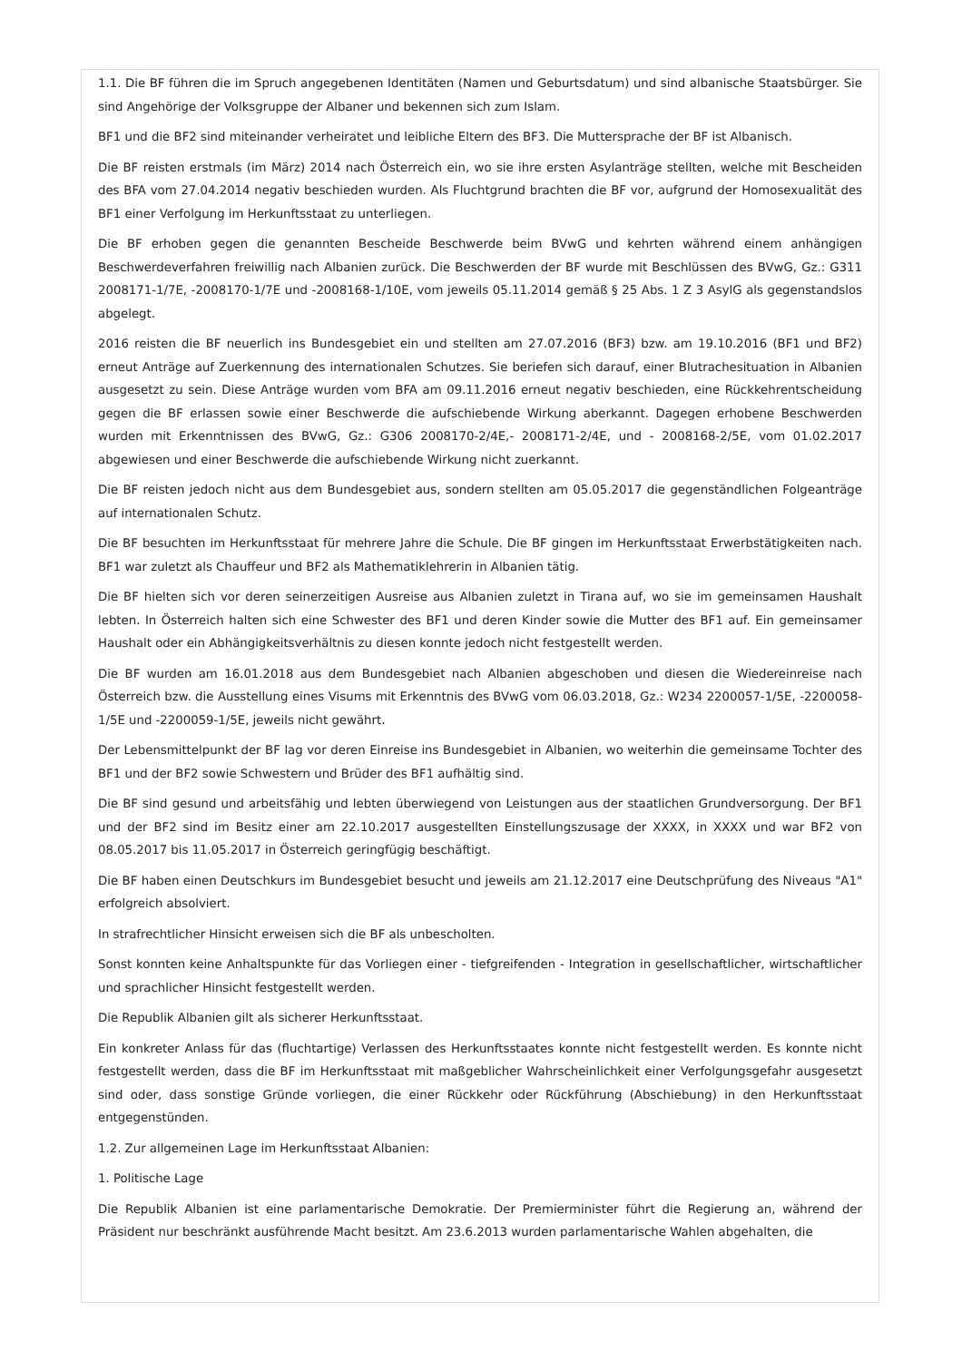1.1. Die BF führen die im Spruch angegebenen Identitäten (Namen und Geburtsdatum) und sind albanische Staatsbürger. Sie sind Angehörige der Volksgruppe der Albaner und bekennen sich zum Islam.
BF1 und die BF2 sind miteinander verheiratet und leibliche Eltern des BF3. Die Muttersprache der BF ist Albanisch.
Die BF reisten erstmals (im März) 2014 nach Österreich ein, wo sie ihre ersten Asylanträge stellten, welche mit Bescheiden des BFA vom 27.04.2014 negativ beschieden wurden. Als Fluchtgrund brachten die BF vor, aufgrund der Homosexualität des BF1 einer Verfolgung im Herkunftsstaat zu unterliegen.
Die BF erhoben gegen die genannten Bescheide Beschwerde beim BVwG und kehrten während einem anhängigen Beschwerdeverfahren freiwillig nach Albanien zurück. Die Beschwerden der BF wurde mit Beschlüssen des BVwG, Gz.: G311 2008171-1/7E, -2008170-1/7E und -2008168-1/10E, vom jeweils 05.11.2014 gemäß § 25 Abs. 1 Z 3 AsylG als gegenstandslos abgelegt.
2016 reisten die BF neuerlich ins Bundesgebiet ein und stellten am 27.07.2016 (BF3) bzw. am 19.10.2016 (BF1 und BF2) erneut Anträge auf Zuerkennung des internationalen Schutzes. Sie beriefen sich darauf, einer Blutrachesituation in Albanien ausgesetzt zu sein. Diese Anträge wurden vom BFA am 09.11.2016 erneut negativ beschieden, eine Rückkehrentscheidung gegen die BF erlassen sowie einer Beschwerde die aufschiebende Wirkung aberkannt. Dagegen erhobene Beschwerden wurden mit Erkenntnissen des BVwG, Gz.: G306 2008170-2/4E,- 2008171-2/4E, und - 2008168-2/5E, vom 01.02.2017 abgewiesen und einer Beschwerde die aufschiebende Wirkung nicht zuerkannt.
Die BF reisten jedoch nicht aus dem Bundesgebiet aus, sondern stellten am 05.05.2017 die gegenständlichen Folgeanträge auf internationalen Schutz.
Die BF besuchten im Herkunftsstaat für mehrere Jahre die Schule. Die BF gingen im Herkunftsstaat Erwerbstätigkeiten nach. BF1 war zuletzt als Chauffeur und BF2 als Mathematiklehrerin in Albanien tätig.
Die BF hielten sich vor deren seinerzeitigen Ausreise aus Albanien zuletzt in Tirana auf, wo sie im gemeinsamen Haushalt lebten. In Österreich halten sich eine Schwester des BF1 und deren Kinder sowie die Mutter des BF1 auf. Ein gemeinsamer Haushalt oder ein Abhängigkeitsverhältnis zu diesen konnte jedoch nicht festgestellt werden.
Die BF wurden am 16.01.2018 aus dem Bundesgebiet nach Albanien abgeschoben und diesen die Wiedereinreise nach Österreich bzw. die Ausstellung eines Visums mit Erkenntnis des BVwG vom 06.03.2018, Gz.: W234 2200057-1/5E, -2200058-1/5E und -2200059-1/5E, jeweils nicht gewährt.
Der Lebensmittelpunkt der BF lag vor deren Einreise ins Bundesgebiet in Albanien, wo weiterhin die gemeinsame Tochter des BF1 und der BF2 sowie Schwestern und Brüder des BF1 aufhältig sind.
Die BF sind gesund und arbeitsfähig und lebten überwiegend von Leistungen aus der staatlichen Grundversorgung. Der BF1 und der BF2 sind im Besitz einer am 22.10.2017 ausgestellten Einstellungszusage der XXXX, in XXXX und war BF2 von 08.05.2017 bis 11.05.2017 in Österreich geringfügig beschäftigt.
Die BF haben einen Deutschkurs im Bundesgebiet besucht und jeweils am 21.12.2017 eine Deutschprüfung des Niveaus "A1" erfolgreich absolviert.
In strafrechtlicher Hinsicht erweisen sich die BF als unbescholten.
Sonst konnten keine Anhaltspunkte für das Vorliegen einer - tiefgreifenden - Integration in gesellschaftlicher, wirtschaftlicher und sprachlicher Hinsicht festgestellt werden.
Die Republik Albanien gilt als sicherer Herkunftsstaat.
Ein konkreter Anlass für das (fluchtartige) Verlassen des Herkunftsstaates konnte nicht festgestellt werden. Es konnte nicht festgestellt werden, dass die BF im Herkunftsstaat mit maßgeblicher Wahrscheinlichkeit einer Verfolgungsgefahr ausgesetzt sind oder, dass sonstige Gründe vorliegen, die einer Rückkehr oder Rückführung (Abschiebung) in den Herkunftsstaat entgegenstünden.
1.2. Zur allgemeinen Lage im Herkunftsstaat Albanien:
1. Politische Lage
Die Republik Albanien ist eine parlamentarische Demokratie. Der Premierminister führt die Regierung an, während der Präsident nur beschränkt ausführende Macht besitzt. Am 23.6.2013 wurden parlamentarische Wahlen abgehalten, die